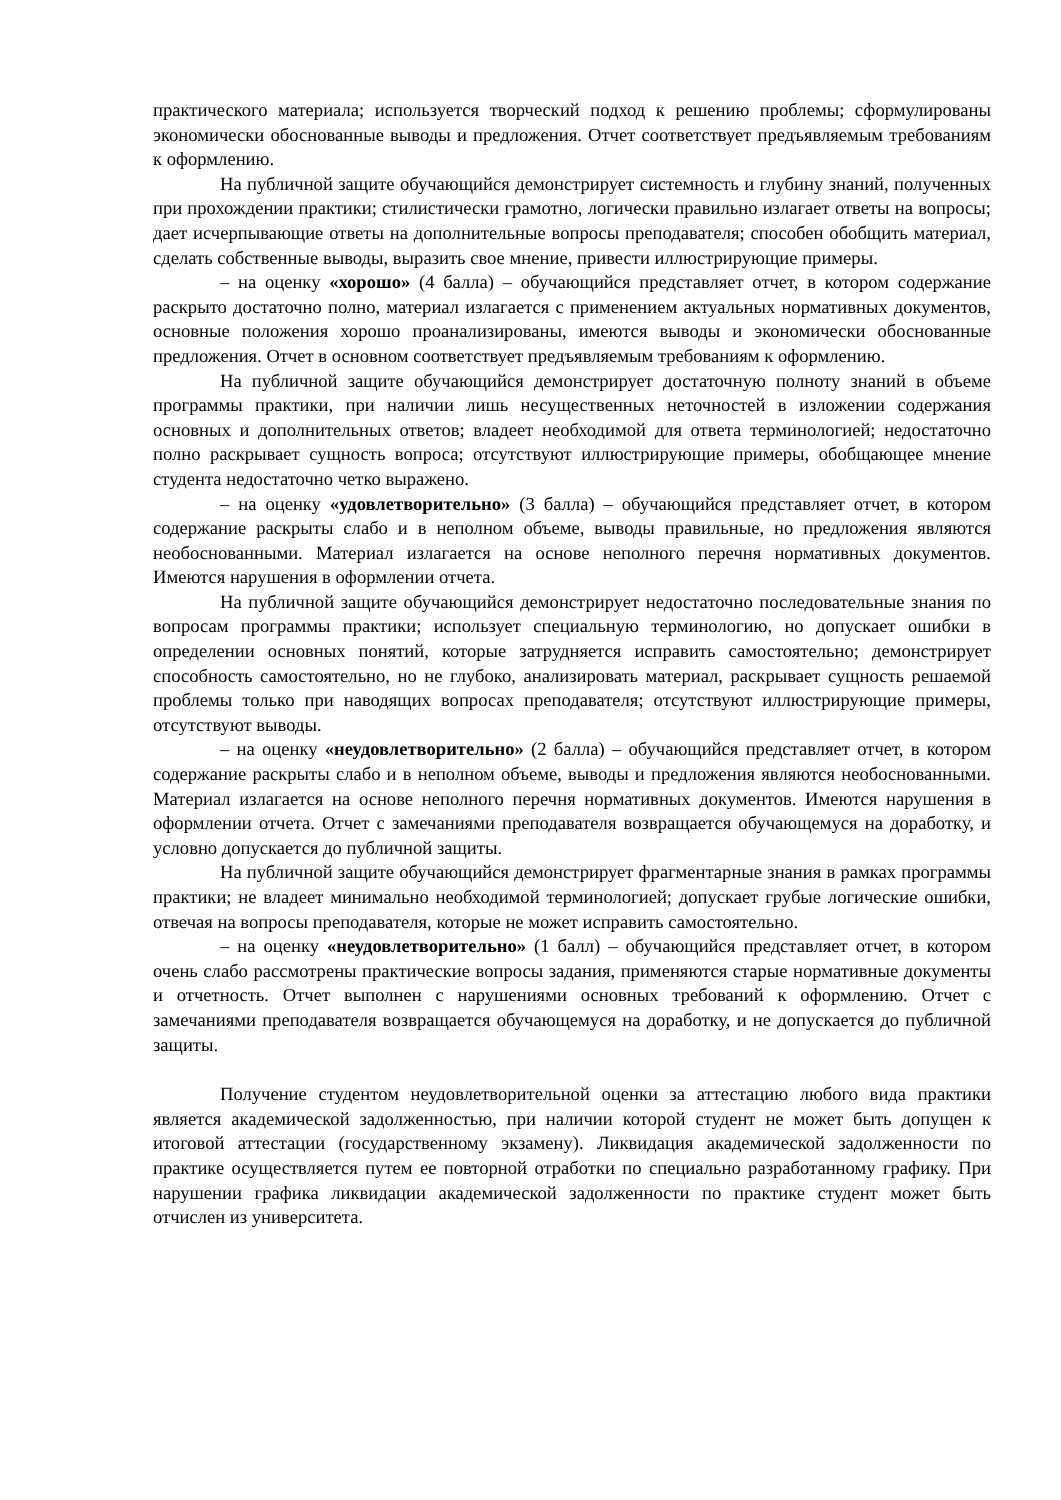практического материала; используется творческий подход к решению проблемы; сформулированы экономически обоснованные выводы и предложения. Отчет соответствует предъявляемым требованиям к оформлению.
На публичной защите обучающийся демонстрирует системность и глубину знаний, полученных при прохождении практики; стилистически грамотно, логически правильно излагает ответы на вопросы; дает исчерпывающие ответы на дополнительные вопросы преподавателя; способен обобщить материал, сделать собственные выводы, выразить свое мнение, привести иллюстрирующие примеры.
– на оценку «хорошо» (4 балла) – обучающийся представляет отчет, в котором содержание раскрыто достаточно полно, материал излагается с применением актуальных нормативных документов, основные положения хорошо проанализированы, имеются выводы и экономически обоснованные предложения. Отчет в основном соответствует предъявляемым требованиям к оформлению.
На публичной защите обучающийся демонстрирует достаточную полноту знаний в объеме программы практики, при наличии лишь несущественных неточностей в изложении содержания основных и дополнительных ответов; владеет необходимой для ответа терминологией; недостаточно полно раскрывает сущность вопроса; отсутствуют иллюстрирующие примеры, обобщающее мнение студента недостаточно четко выражено.
– на оценку «удовлетворительно» (3 балла) – обучающийся представляет отчет, в котором содержание раскрыты слабо и в неполном объеме, выводы правильные, но предложения являются необоснованными. Материал излагается на основе неполного перечня нормативных документов. Имеются нарушения в оформлении отчета.
На публичной защите обучающийся демонстрирует недостаточно последовательные знания по вопросам программы практики; использует специальную терминологию, но допускает ошибки в определении основных понятий, которые затрудняется исправить самостоятельно; демонстрирует способность самостоятельно, но не глубоко, анализировать материал, раскрывает сущность решаемой проблемы только при наводящих вопросах преподавателя; отсутствуют иллюстрирующие примеры, отсутствуют выводы.
– на оценку «неудовлетворительно» (2 балла) – обучающийся представляет отчет, в котором содержание раскрыты слабо и в неполном объеме, выводы и предложения являются необоснованными. Материал излагается на основе неполного перечня нормативных документов. Имеются нарушения в оформлении отчета. Отчет с замечаниями преподавателя возвращается обучающемуся на доработку, и условно допускается до публичной защиты.
На публичной защите обучающийся демонстрирует фрагментарные знания в рамках программы практики; не владеет минимально необходимой терминологией; допускает грубые логические ошибки, отвечая на вопросы преподавателя, которые не может исправить самостоятельно.
– на оценку «неудовлетворительно» (1 балл) – обучающийся представляет отчет, в котором очень слабо рассмотрены практические вопросы задания, применяются старые нормативные документы и отчетность. Отчет выполнен с нарушениями основных требований к оформлению. Отчет с замечаниями преподавателя возвращается обучающемуся на доработку, и не допускается до публичной защиты.
Получение студентом неудовлетворительной оценки за аттестацию любого вида практики является академической задолженностью, при наличии которой студент не может быть допущен к итоговой аттестации (государственному экзамену). Ликвидация академической задолженности по практике осуществляется путем ее повторной отработки по специально разработанному графику. При нарушении графика ликвидации академической задолженности по практике студент может быть отчислен из университета.